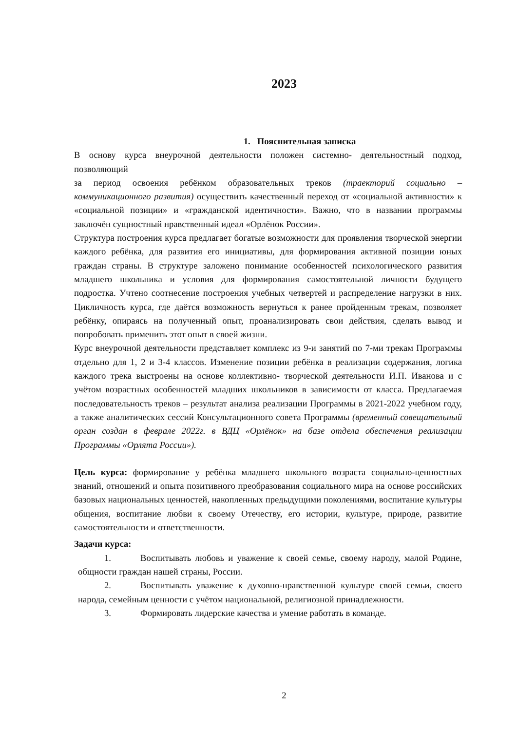2023
1. Пояснительная записка
В основу курса внеурочной деятельности положен системно- деятельностный подход, позволяющий
за период освоения ребёнком образовательных треков (траекторий социально – коммуникационного развития) осуществить качественный переход от «социальной активности» к «социальной позиции» и «гражданской идентичности». Важно, что в названии программы заключён сущностный нравственный идеал «Орлёнок России».
Структура построения курса предлагает богатые возможности для проявления творческой энергии каждого ребёнка, для развития его инициативы, для формирования активной позиции юных граждан страны. В структуре заложено понимание особенностей психологического развития младшего школьника и условия для формирования самостоятельной личности будущего подростка. Учтено соотнесение построения учебных четвертей и распределение нагрузки в них. Цикличность курса, где даётся возможность вернуться к ранее пройденным трекам, позволяет ребёнку, опираясь на полученный опыт, проанализировать свои действия, сделать вывод и попробовать применить этот опыт в своей жизни.
Курс внеурочной деятельности представляет комплекс из 9-и занятий по 7-ми трекам Программы отдельно для 1, 2 и 3-4 классов. Изменение позиции ребёнка в реализации содержания, логика каждого трека выстроены на основе коллективно- творческой деятельности И.П. Иванова и с учётом возрастных особенностей младших школьников в зависимости от класса. Предлагаемая последовательность треков – результат анализа реализации Программы в 2021-2022 учебном году, а также аналитических сессий Консультационного совета Программы (временный совещательный орган создан в феврале 2022г. в ВДЦ «Орлёнок» на базе отдела обеспечения реализации Программы «Орлята России»).
Цель курса: формирование у ребёнка младшего школьного возраста социально-ценностных знаний, отношений и опыта позитивного преобразования социального мира на основе российских базовых национальных ценностей, накопленных предыдущими поколениями, воспитание культуры общения, воспитание любви к своему Отечеству, его истории, культуре, природе, развитие самостоятельности и ответственности.
Задачи курса:
1. Воспитывать любовь и уважение к своей семье, своему народу, малой Родине, общности граждан нашей страны, России.
2. Воспитывать уважение к духовно-нравственной культуре своей семьи, своего народа, семейным ценности с учётом национальной, религиозной принадлежности.
3. Формировать лидерские качества и умение работать в команде.
2